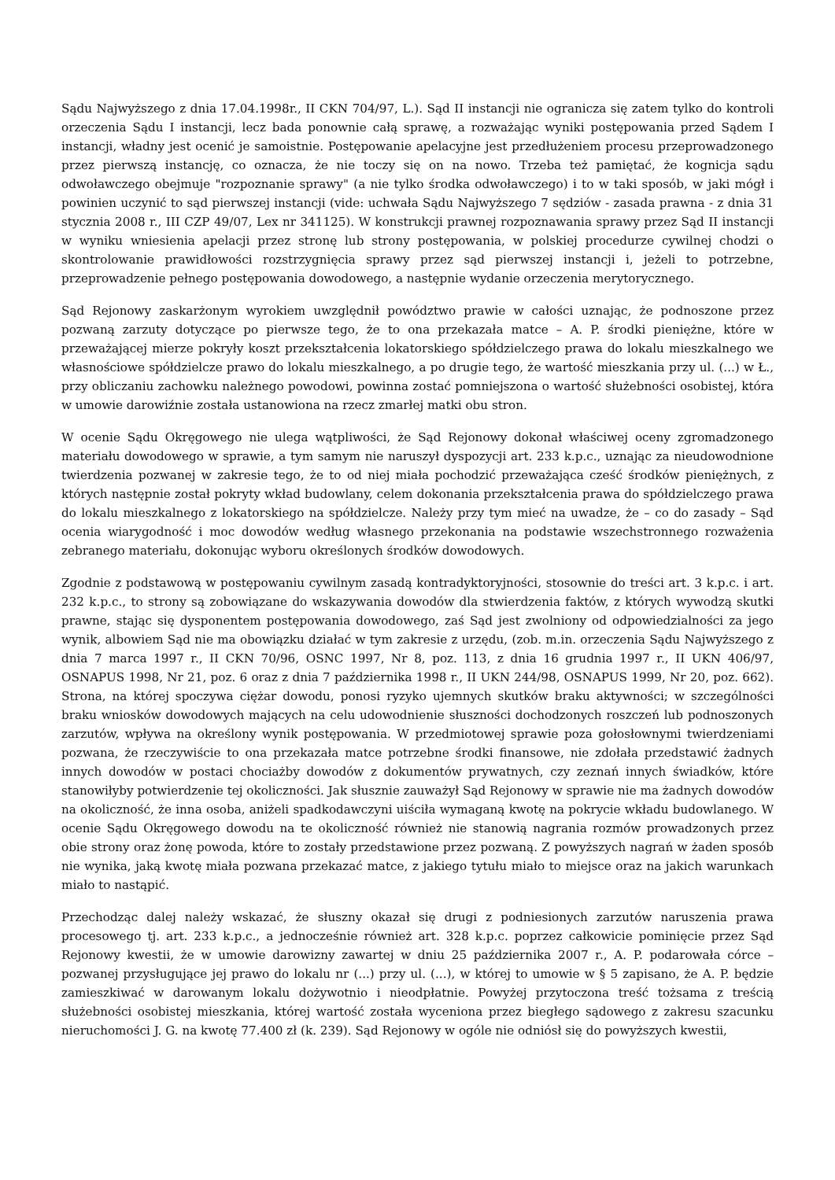Sądu Najwyższego z dnia 17.04.1998r., II CKN 704/97, L.). Sąd II instancji nie ogranicza się zatem tylko do kontroli orzeczenia Sądu I instancji, lecz bada ponownie całą sprawę, a rozważając wyniki postępowania przed Sądem I instancji, władny jest ocenić je samoistnie. Postępowanie apelacyjne jest przedłużeniem procesu przeprowadzonego przez pierwszą instancję, co oznacza, że nie toczy się on na nowo. Trzeba też pamiętać, że kognicja sądu odwoławczego obejmuje "rozpoznanie sprawy" (a nie tylko środka odwoławczego) i to w taki sposób, w jaki mógł i powinien uczynić to sąd pierwszej instancji (vide: uchwała Sądu Najwyższego 7 sędziów - zasada prawna - z dnia 31 stycznia 2008 r., III CZP 49/07, Lex nr 341125). W konstrukcji prawnej rozpoznawania sprawy przez Sąd II instancji w wyniku wniesienia apelacji przez stronę lub strony postępowania, w polskiej procedurze cywilnej chodzi o skontrolowanie prawidłowości rozstrzygnięcia sprawy przez sąd pierwszej instancji i, jeżeli to potrzebne, przeprowadzenie pełnego postępowania dowodowego, a następnie wydanie orzeczenia merytorycznego.
Sąd Rejonowy zaskarżonym wyrokiem uwzględnił powództwo prawie w całości uznając, że podnoszone przez pozwaną zarzuty dotyczące po pierwsze tego, że to ona przekazała matce – A. P. środki pieniężne, które w przeważającej mierze pokryły koszt przekształcenia lokatorskiego spółdzielczego prawa do lokalu mieszkalnego we własnościowe spółdzielcze prawo do lokalu mieszkalnego, a po drugie tego, że wartość mieszkania przy ul. (...) w Ł., przy obliczaniu zachowku należnego powodowi, powinna zostać pomniejszona o wartość służebności osobistej, która w umowie darowiźnie została ustanowiona na rzecz zmarłej matki obu stron.
W ocenie Sądu Okręgowego nie ulega wątpliwości, że Sąd Rejonowy dokonał właściwej oceny zgromadzonego materiału dowodowego w sprawie, a tym samym nie naruszył dyspozycji art. 233 k.p.c., uznając za nieudowodnione twierdzenia pozwanej w zakresie tego, że to od niej miała pochodzić przeważająca cześć środków pieniężnych, z których następnie został pokryty wkład budowlany, celem dokonania przekształcenia prawa do spółdzielczego prawa do lokalu mieszkalnego z lokatorskiego na spółdzielcze. Należy przy tym mieć na uwadze, że – co do zasady – Sąd ocenia wiarygodność i moc dowodów według własnego przekonania na podstawie wszechstronnego rozważenia zebranego materiału, dokonując wyboru określonych środków dowodowych.
Zgodnie z podstawową w postępowaniu cywilnym zasadą kontradyktoryjności, stosownie do treści art. 3 k.p.c. i art. 232 k.p.c., to strony są zobowiązane do wskazywania dowodów dla stwierdzenia faktów, z których wywodzą skutki prawne, stając się dysponentem postępowania dowodowego, zaś Sąd jest zwolniony od odpowiedzialności za jego wynik, albowiem Sąd nie ma obowiązku działać w tym zakresie z urzędu, (zob. m.in. orzeczenia Sądu Najwyższego z dnia 7 marca 1997 r., II CKN 70/96, OSNC 1997, Nr 8, poz. 113, z dnia 16 grudnia 1997 r., II UKN 406/97, OSNAPUS 1998, Nr 21, poz. 6 oraz z dnia 7 października 1998 r., II UKN 244/98, OSNAPUS 1999, Nr 20, poz. 662). Strona, na której spoczywa ciężar dowodu, ponosi ryzyko ujemnych skutków braku aktywności; w szczególności braku wniosków dowodowych mających na celu udowodnienie słuszności dochodzonych roszczeń lub podnoszonych zarzutów, wpływa na określony wynik postępowania. W przedmiotowej sprawie poza gołosłownymi twierdzeniami pozwana, że rzeczywiście to ona przekazała matce potrzebne środki finansowe, nie zdołała przedstawić żadnych innych dowodów w postaci chociażby dowodów z dokumentów prywatnych, czy zeznań innych świadków, które stanowiłyby potwierdzenie tej okoliczności. Jak słusznie zauważył Sąd Rejonowy w sprawie nie ma żadnych dowodów na okoliczność, że inna osoba, aniżeli spadkodawczyni uiściła wymaganą kwotę na pokrycie wkładu budowlanego. W ocenie Sądu Okręgowego dowodu na te okoliczność również nie stanowią nagrania rozmów prowadzonych przez obie strony oraz żonę powoda, które to zostały przedstawione przez pozwaną. Z powyższych nagrań w żaden sposób nie wynika, jaką kwotę miała pozwana przekazać matce, z jakiego tytułu miało to miejsce oraz na jakich warunkach miało to nastąpić.
Przechodząc dalej należy wskazać, że słuszny okazał się drugi z podniesionych zarzutów naruszenia prawa procesowego tj. art. 233 k.p.c., a jednocześnie również art. 328 k.p.c. poprzez całkowicie pominięcie przez Sąd Rejonowy kwestii, że w umowie darowizny zawartej w dniu 25 października 2007 r., A. P. podarowała córce – pozwanej przysługujące jej prawo do lokalu nr (...) przy ul. (...), w której to umowie w § 5 zapisano, że A. P. będzie zamieszkiwać w darowanym lokalu dożywotnio i nieodpłatnie. Powyżej przytoczona treść tożsama z treścią służebności osobistej mieszkania, której wartość została wyceniona przez biegłego sądowego z zakresu szacunku nieruchomości J. G. na kwotę 77.400 zł (k. 239). Sąd Rejonowy w ogóle nie odniósł się do powyższych kwestii,